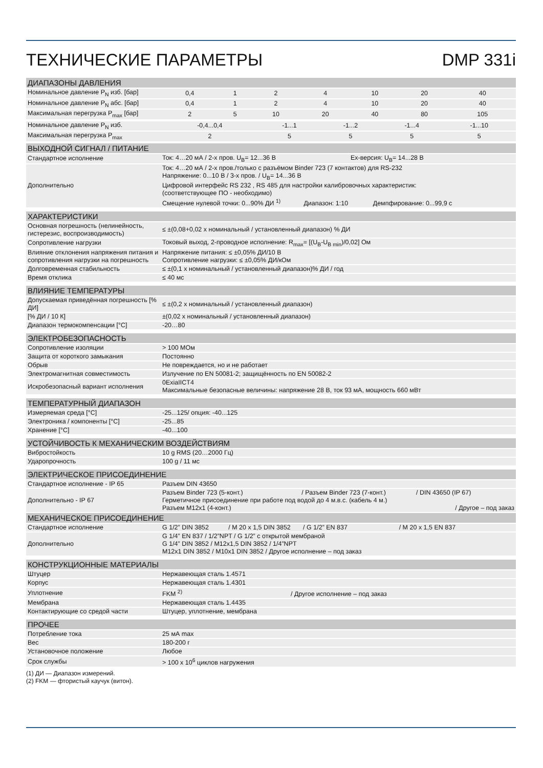ТЕХНИЧЕСКИЕ ПАРАМЕТРЫ DMP 331i
| ДИАПАЗОНЫ ДАВЛЕНИЯ | | | | | | | |
| --- | --- | --- | --- | --- | --- | --- | --- |
| Номинальное давление P<sub>N</sub> изб. [бар] | 0,4 | 1 | 2 | 4 | 10 | 20 | 40 |
| Номинальное давление P<sub>N</sub> абс. [бар] | 0,4 | 1 | 2 | 4 | 10 | 20 | 40 |
| Максимальная перегрузка P<sub>max</sub> [бар] | 2 | 5 | 10 | 20 | 40 | 80 | 105 |
| Номинальное давление P<sub>N</sub> изб. | -0,4...0,4 | -1...1 | -1...2 | -1...4 | -1...10 |
| Максимальная перегрузка P<sub>max</sub> | 2 | 5 | 5 | 5 | 5 |
| ВЫХОДНОЙ СИГНАЛ / ПИТАНИЕ | |
| --- | --- |
| Стандартное исполнение | Ток: 4…20 мА / 2-х пров. U<sub>B</sub>= 12...36 В Ex-версия: U<sub>B</sub>= 14...28 В |
| Дополнительно | Ток: 4…20 мА / 2-х пров./только с разъёмом Binder 723 (7 контактов) для RS-232 Напряжение: 0...10 В / 3-х пров. / U<sub>B</sub>= 14...36 В Цифровой интерфейс RS 232 , RS 485 для настройки калибровочных характеристик: (соответствующее ПО - необходимо) Смещение нулевой точки: 0...90% ДИ <sup>1)</sup> Диапазон: 1:10 Демпфирование: 0...99,9 с |
| ХАРАКТЕРИСТИКИ | |
| Основная погрешность (нелинейность, гистерезис, воспроизводимость) | ≤ ±(0,08+0,02 x номинальный / установленный диапазон) % ДИ |
| Сопротивление нагрузки | Токовый выход, 2-проводное исполнение: R<sub>max</sub>= [(U<sub>B</sub>-U<sub>B min</sub>)/0,02] Ом |
| Влияние отклонения напряжения питания и сопротивления нагрузки на погрешность | Напряжение питания: ≤ ±0,05% ДИ/10 В Сопротивление нагрузки: ≤ ±0,05% ДИ/кОм |
| Долговременная стабильность | ≤ ±(0,1 x номинальный / установленный диапазон)% ДИ / год |
| Время отклика | ≤ 40 мс |
| ВЛИЯНИЕ ТЕМПЕРАТУРЫ | |
| Допускаемая приведённая погрешность [% ДИ] | ≤ ±(0,2 x номинальный / установленный диапазон) |
| [% ДИ / 10 К] | ±(0,02 x номинальный / установленный диапазон) |
| Диапазон термокомпенсации [°C] | -20…80 |
| ЭЛЕКТРОБЕЗОПАСНОСТЬ | |
| Сопротивление изоляции | > 100 МОм |
| Защита от короткого замыкания | Постоянно |
| Обрыв | Не повреждается, но и не работает |
| Электромагнитная совместимость | Излучение по EN 50081-2; защищённость по EN 50082-2 |
| Искробезопасный вариант исполнения | 0ExiaIICT4 Максимальные безопасные величины: напряжение 28 В, ток 93 мА, мощность 660 мВт |
| ТЕМПЕРАТУРНЫЙ ДИАПАЗОН | |
| Измеряемая среда [°C] | -25...125/ опция: -40...125 |
| Электроника / компоненты [°C] | -25...85 |
| Хранение [°C] | -40...100 |
| УСТОЙЧИВОСТЬ К МЕХАНИЧЕСКИМ ВОЗДЕЙСТВИЯМ | |
| Вибростойкость | 10 g RMS (20…2000 Гц) |
| Ударопрочность | 100 g / 11 мс |
| ЭЛЕКТРИЧЕСКОЕ ПРИСОЕДИНЕНИЕ | |
| Стандартное исполнение - IP 65 | Разъем DIN 43650 |
| Дополнительно - IP 67 | Разъем Binder 723 (5-конт.) / Разъем Binder 723 (7-конт.) / DIN 43650 (IP 67) Герметичное присоединение при работе под водой до 4 м.в.с. (кабель 4 м.) Разъем M12x1 (4-конт.) / Другое – под заказ |
| МЕХАНИЧЕСКОЕ ПРИСОЕДИНЕНИЕ | |
| Стандартное исполнение | G 1/2” DIN 3852 / M 20 x 1,5 DIN 3852 / G 1/2” EN 837 / M 20 x 1,5 EN 837 |
| Дополнительно | G 1/4” EN 837 / 1/2”NPT / G 1/2” с открытой мембраной G 1/4” DIN 3852 / M12x1,5 DIN 3852 / 1/4”NPT M12x1 DIN 3852 / M10x1 DIN 3852 / Другое исполнение – под заказ |
| КОНСТРУКЦИОННЫЕ МАТЕРИАЛЫ | |
| Штуцер | Нержавеющая сталь 1.4571 |
| Корпус | Нержавеющая сталь 1.4301 |
| Уплотнение | FKM <sup>2)</sup> / Другое исполнение – под заказ |
| Мембрана | Нержавеющая сталь 1.4435 |
| Контактирующие со средой части | Штуцер, уплотнение, мембрана |
| ПРОЧЕЕ | |
| Потребление тока | 25 мА max |
| Вес | 180-200 г |
| Установочное положение | Любое |
| Срок службы | > 100 x 10<sup>6</sup> циклов нагружения |
(1) ДИ — Диапазон измерений.
(2) FKM — фтористый каучук (витон).